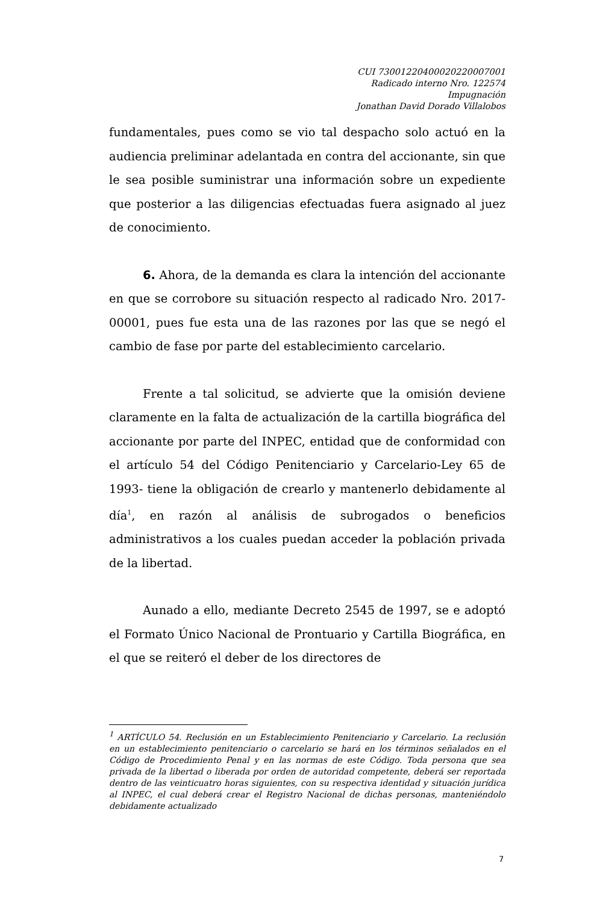CUI 73001220400020220007001
Radicado interno Nro. 122574
Impugnación
Jonathan David Dorado Villalobos
fundamentales, pues como se vio tal despacho solo actuó en la audiencia preliminar adelantada en contra del accionante, sin que le sea posible suministrar una información sobre un expediente que posterior a las diligencias efectuadas fuera asignado al juez de conocimiento.
6. Ahora, de la demanda es clara la intención del accionante en que se corrobore su situación respecto al radicado Nro. 2017-00001, pues fue esta una de las razones por las que se negó el cambio de fase por parte del establecimiento carcelario.
Frente a tal solicitud, se advierte que la omisión deviene claramente en la falta de actualización de la cartilla biográfica del accionante por parte del INPEC, entidad que de conformidad con el artículo 54 del Código Penitenciario y Carcelario-Ley 65 de 1993- tiene la obligación de crearlo y mantenerlo debidamente al día<sup>1</sup>, en razón al análisis de subrogados o beneficios administrativos a los cuales puedan acceder la población privada de la libertad.
Aunado a ello, mediante Decreto 2545 de 1997, se e adoptó el Formato Único Nacional de Prontuario y Cartilla Biográfica, en el que se reiteró el deber de los directores de
<sup>1</sup> ARTÍCULO 54. Reclusión en un Establecimiento Penitenciario y Carcelario. La reclusión en un establecimiento penitenciario o carcelario se hará en los términos señalados en el Código de Procedimiento Penal y en las normas de este Código. Toda persona que sea privada de la libertad o liberada por orden de autoridad competente, deberá ser reportada dentro de las veinticuatro horas siguientes, con su respectiva identidad y situación jurídica al INPEC, el cual deberá crear el Registro Nacional de dichas personas, manteniéndolo debidamente actualizado
7